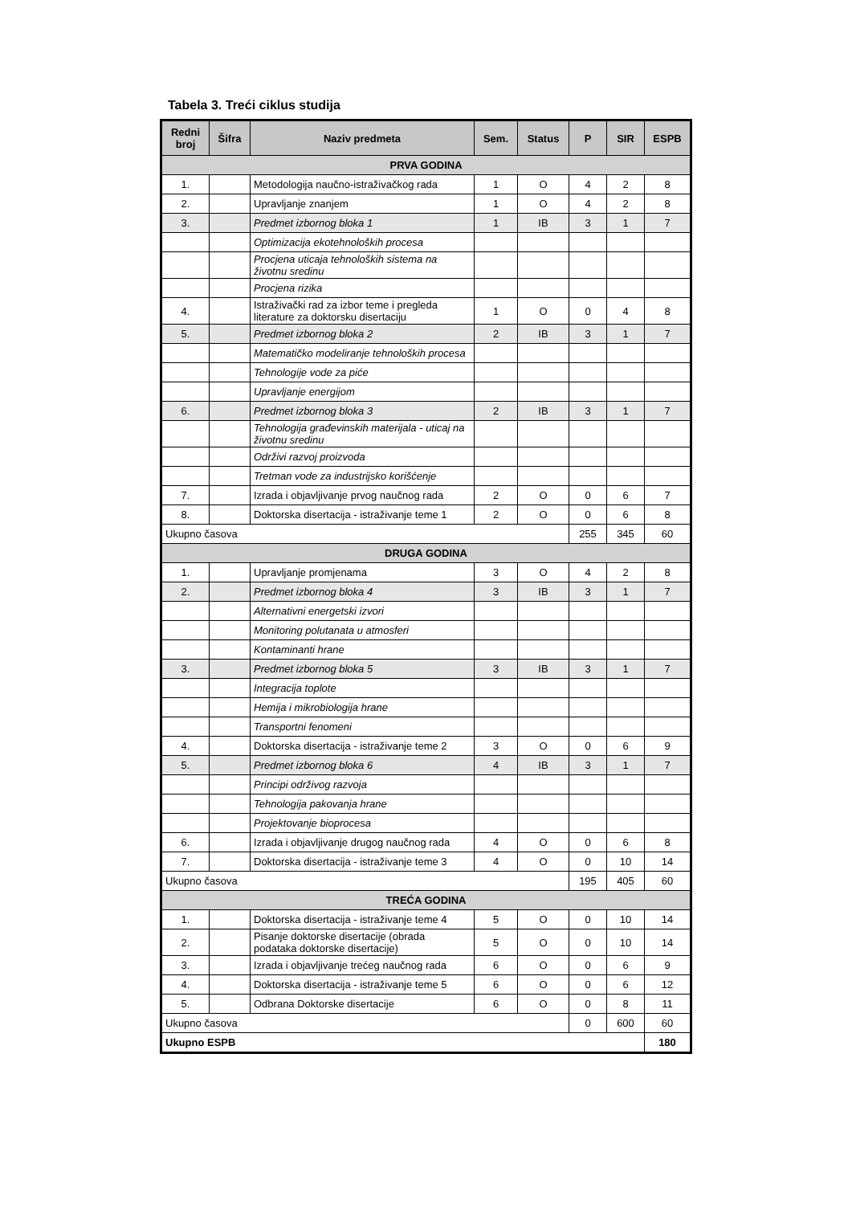Tabela 3. Treći ciklus studija
| Redni broj | Šifra | Naziv predmeta | Sem. | Status | P | SIR | ESPB |
| --- | --- | --- | --- | --- | --- | --- | --- |
| PRVA GODINA | | | | | | | |
| 1. | | Metodologija naučno-istraživačkog rada | 1 | O | 4 | 2 | 8 |
| 2. | | Upravljanje znanjem | 1 | O | 4 | 2 | 8 |
| 3. | | Predmet izbornog bloka 1 | 1 | IB | 3 | 1 | 7 |
| | | Optimizacija ekotehnoloških procesa | | | | | |
| | | Procjena uticaja tehnoloških sistema na životnu sredinu | | | | | |
| | | Procjena rizika | | | | | |
| 4. | | Istraživački rad za izbor teme i pregleda literature za doktorsku disertaciju | 1 | O | 0 | 4 | 8 |
| 5. | | Predmet izbornog bloka 2 | 2 | IB | 3 | 1 | 7 |
| | | Matematičko modeliranje tehnoloških procesa | | | | | |
| | | Tehnologije vode za piće | | | | | |
| | | Upravljanje energijom | | | | | |
| 6. | | Predmet izbornog bloka 3 | 2 | IB | 3 | 1 | 7 |
| | | Tehnologija građevinskih materijala - uticaj na životnu sredinu | | | | | |
| | | Održivi razvoj proizvoda | | | | | |
| | | Tretman vode za industrijsko korišćenje | | | | | |
| 7. | | Izrada i objavljivanje prvog naučnog rada | 2 | O | 0 | 6 | 7 |
| 8. | | Doktorska disertacija - istraživanje teme 1 | 2 | O | 0 | 6 | 8 |
| Ukupno časova | | | | | 255 | 345 | 60 |
| DRUGA GODINA | | | | | | | |
| 1. | | Upravljanje promjenama | 3 | O | 4 | 2 | 8 |
| 2. | | Predmet izbornog bloka 4 | 3 | IB | 3 | 1 | 7 |
| | | Alternativni energetski izvori | | | | | |
| | | Monitoring polutanata u atmosferi | | | | | |
| | | Kontaminanti hrane | | | | | |
| 3. | | Predmet izbornog bloka 5 | 3 | IB | 3 | 1 | 7 |
| | | Integracija toplote | | | | | |
| | | Hemija i mikrobiologija hrane | | | | | |
| | | Transportni fenomeni | | | | | |
| 4. | | Doktorska disertacija - istraživanje teme 2 | 3 | O | 0 | 6 | 9 |
| 5. | | Predmet izbornog bloka 6 | 4 | IB | 3 | 1 | 7 |
| | | Principi održivog razvoja | | | | | |
| | | Tehnologija pakovanja hrane | | | | | |
| | | Projektovanje bioprocesa | | | | | |
| 6. | | Izrada i objavljivanje drugog naučnog rada | 4 | O | 0 | 6 | 8 |
| 7. | | Doktorska disertacija - istraživanje teme 3 | 4 | O | 0 | 10 | 14 |
| Ukupno časova | | | | | 195 | 405 | 60 |
| TREĆA GODINA | | | | | | | |
| 1. | | Doktorska disertacija - istraživanje teme 4 | 5 | O | 0 | 10 | 14 |
| 2. | | Pisanje doktorske disertacije (obrada podataka doktorske disertacije) | 5 | O | 0 | 10 | 14 |
| 3. | | Izrada i objavljivanje trećeg naučnog rada | 6 | O | 0 | 6 | 9 |
| 4. | | Doktorska disertacija - istraživanje teme 5 | 6 | O | 0 | 6 | 12 |
| 5. | | Odbrana Doktorske disertacije | 6 | O | 0 | 8 | 11 |
| Ukupno časova | | | | | 0 | 600 | 60 |
| Ukupno ESPB | | | | | | | 180 |